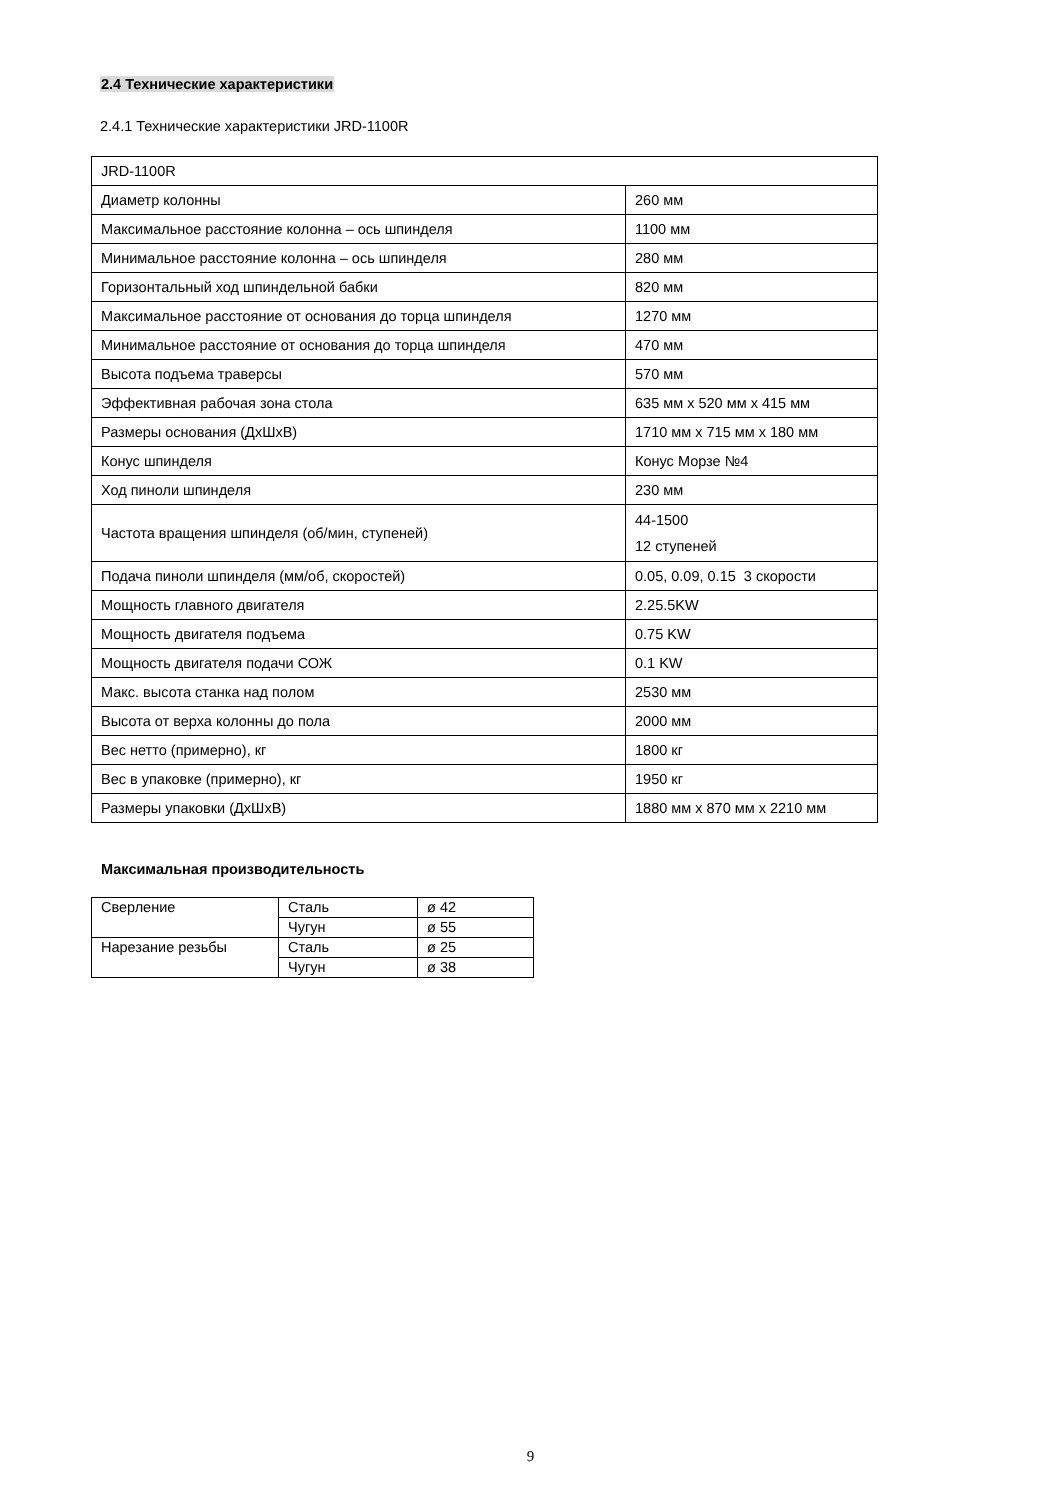2.4 Технические характеристики
2.4.1 Технические характеристики JRD-1100R
| JRD-1100R | |
| Диаметр колонны | 260 мм |
| Максимальное расстояние колонна – ось шпинделя | 1100 мм |
| Минимальное расстояние колонна – ось шпинделя | 280 мм |
| Горизонтальный ход шпиндельной бабки | 820 мм |
| Максимальное расстояние от основания до торца шпинделя | 1270 мм |
| Минимальное расстояние от основания до торца шпинделя | 470 мм |
| Высота подъема траверсы | 570 мм |
| Эффективная рабочая зона стола | 635 мм x 520 мм x 415 мм |
| Размеры основания (ДхШхВ) | 1710 мм x 715 мм x 180 мм |
| Конус шпинделя | Конус Морзе №4 |
| Ход пиноли шпинделя | 230 мм |
| Частота вращения шпинделя (об/мин, ступеней) | 44-1500 12 ступеней |
| Подача пиноли шпинделя (мм/об, скоростей) | 0.05, 0.09, 0.15 3 скорости |
| Мощность главного двигателя | 2.25.5KW |
| Мощность двигателя подъема | 0.75 KW |
| Мощность двигателя подачи СОЖ | 0.1 KW |
| Макс. высота станка над полом | 2530 мм |
| Высота от верха колонны до пола | 2000 мм |
| Вес нетто (примерно), кг | 1800 кг |
| Вес в упаковке (примерно), кг | 1950 кг |
| Размеры упаковки (ДхШхВ) | 1880 мм x 870 мм x 2210 мм |
Максимальная производительность
| Сверление | Сталь | ø 42 |
| | Чугун | ø 55 |
| Нарезание резьбы | Сталь | ø 25 |
| | Чугун | ø 38 |
9